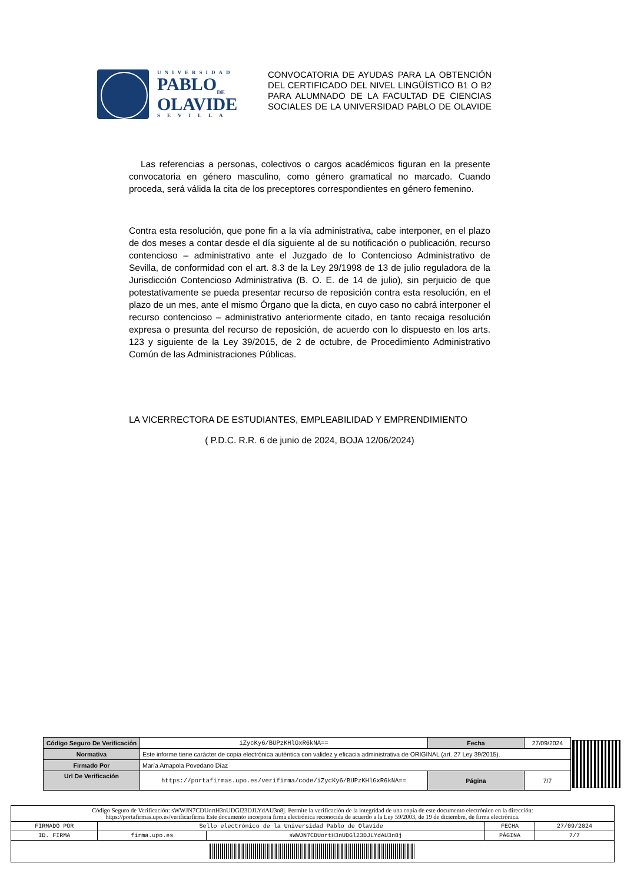UNIVERSIDAD
PABLO<sub>DE</sub>
OLAVIDE
SEVILLA
CONVOCATORIA DE AYUDAS PARA LA OBTENCIÓN DEL CERTIFICADO DEL NIVEL LINGÜÍSTICO B1 O B2 PARA ALUMNADO DE LA FACULTAD DE CIENCIAS SOCIALES DE LA UNIVERSIDAD PABLO DE OLAVIDE
Las referencias a personas, colectivos o cargos académicos figuran en la presente convocatoria en género masculino, como género gramatical no marcado. Cuando proceda, será válida la cita de los preceptores correspondientes en género femenino.
Contra esta resolución, que pone fin a la vía administrativa, cabe interponer, en el plazo de dos meses a contar desde el día siguiente al de su notificación o publicación, recurso contencioso – administrativo ante el Juzgado de lo Contencioso Administrativo de Sevilla, de conformidad con el art. 8.3 de la Ley 29/1998 de 13 de julio reguladora de la Jurisdicción Contencioso Administrativa (B. O. E. de 14 de julio), sin perjuicio de que potestativamente se pueda presentar recurso de reposición contra esta resolución, en el plazo de un mes, ante el mismo Órgano que la dicta, en cuyo caso no cabrá interponer el recurso contencioso – administrativo anteriormente citado, en tanto recaiga resolución expresa o presunta del recurso de reposición, de acuerdo con lo dispuesto en los arts. 123 y siguiente de la Ley 39/2015, de 2 de octubre, de Procedimiento Administrativo Común de las Administraciones Públicas.
LA VICERRECTORA DE ESTUDIANTES, EMPLEABILIDAD Y EMPRENDIMIENTO
( P.D.C. R.R. 6 de junio de 2024, BOJA 12/06/2024)
| Código Seguro De Verificación | iZycKy6/BUPzKHlGxR6kNA== | Fecha | 27/09/2024 | |
| Normativa | Este informe tiene carácter de copia electrónica auténtica con validez y eficacia administrativa de ORIGINAL (art. 27 Ley 39/2015). | | | |
| Firmado Por | María Amapola Povedano Díaz | | | |
| Url De Verificación | https://portafirmas.upo.es/verifirma/code/iZycKy6/BUPzKHlGxR6kNA== | Página | 7/7 | |
| Código Seguro de Verificación: sWWJN7CDUortH3nUDGl23DJLYdAU3n8j. Permite la verificación de la integridad de una copia de este documento electrónico en la dirección: https://portafirmas.upo.es/verificarfirma Este documento incorpora firma electrónica reconocida de acuerdo a la Ley 59/2003, de 19 de diciembre, de firma electrónica. | | | | |
| FIRMADO POR | Sello electrónico de la Universidad Pablo de Olavide | | FECHA | 27/09/2024 |
| ID. FIRMA | firma.upo.es | sWWJN7CDUortH3nUDGl23DJLYdAU3n8j | PÁGINA | 7/7 |